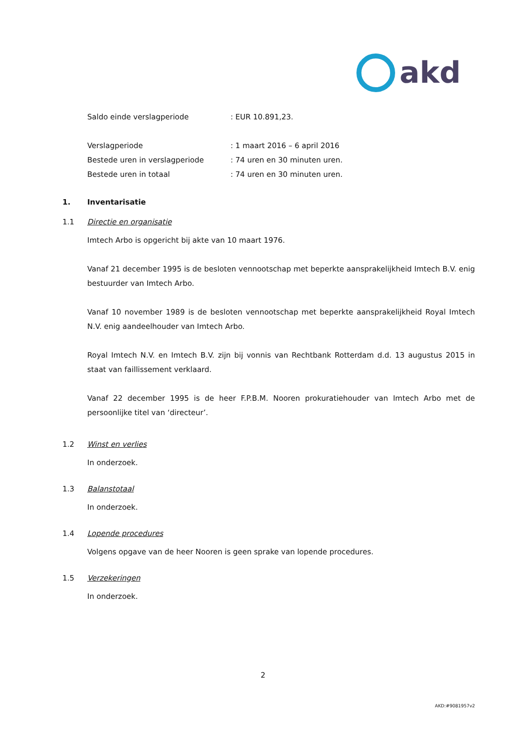akd
Saldo einde verslagperiode: EUR 10.891,23.
Verslagperiode: 1 maart 2016 – 6 april 2016
Bestede uren in verslagperiode: 74 uren en 30 minuten uren.
Bestede uren in totaal: 74 uren en 30 minuten uren.
1. Inventarisatie
1.1 Directie en organisatie
Imtech Arbo is opgericht bij akte van 10 maart 1976.
Vanaf 21 december 1995 is de besloten vennootschap met beperkte aansprakelijkheid Imtech B.V. enig bestuurder van Imtech Arbo.
Vanaf 10 november 1989 is de besloten vennootschap met beperkte aansprakelijkheid Royal Imtech N.V. enig aandeelhouder van Imtech Arbo.
Royal Imtech N.V. en Imtech B.V. zijn bij vonnis van Rechtbank Rotterdam d.d. 13 augustus 2015 in staat van faillissement verklaard.
Vanaf 22 december 1995 is de heer F.P.B.M. Nooren prokuratiehouder van Imtech Arbo met de persoonlijke titel van ‘directeur’.
1.2 Winst en verlies
In onderzoek.
1.3 Balanstotaal
In onderzoek.
1.4 Lopende procedures
Volgens opgave van de heer Nooren is geen sprake van lopende procedures.
1.5 Verzekeringen
In onderzoek.
2
AKD:#9081957v2